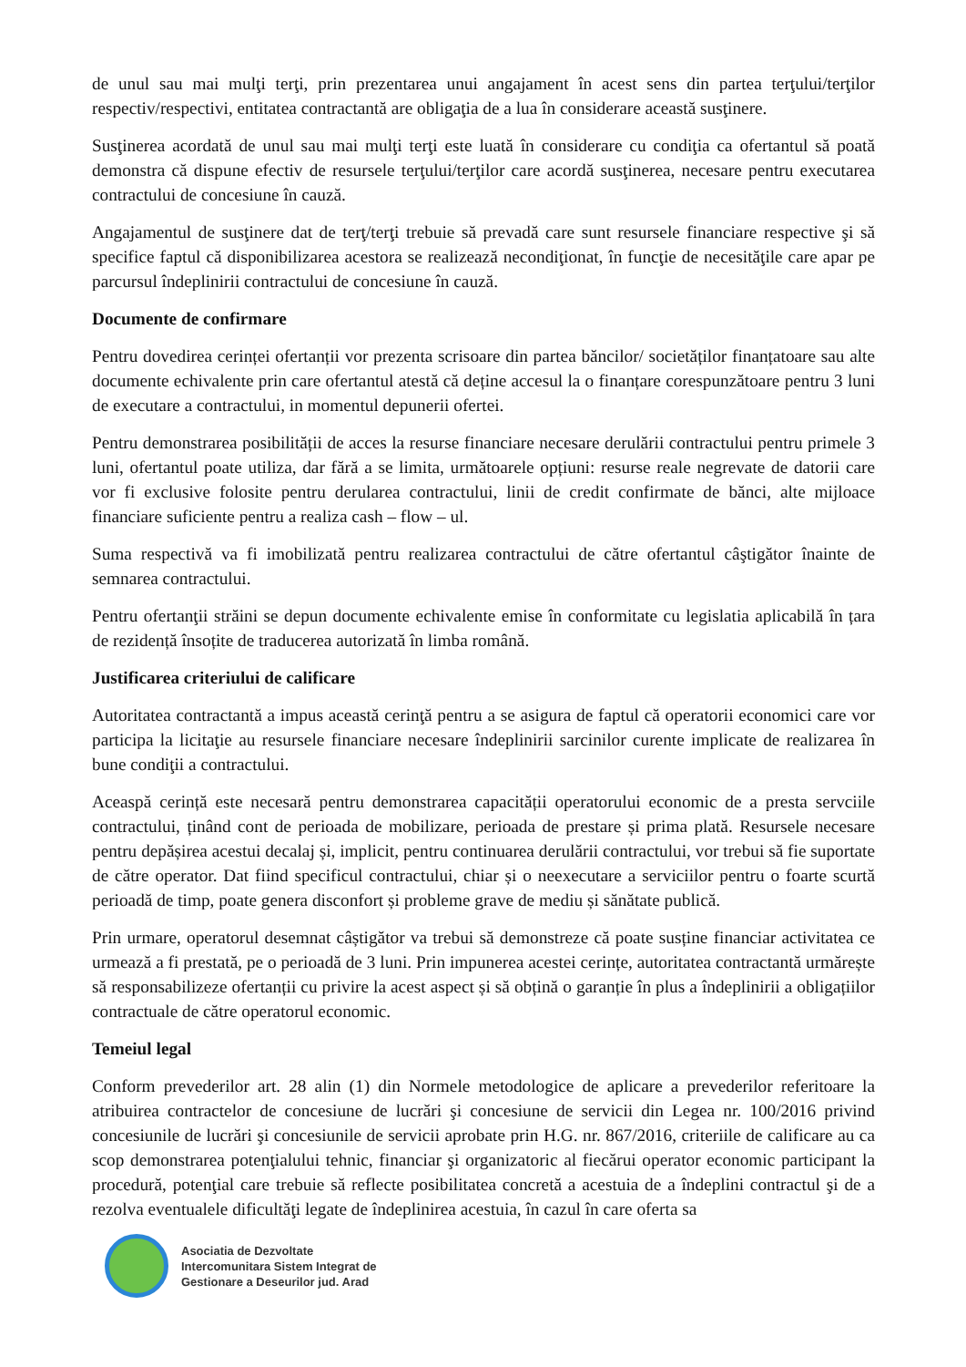de unul sau mai mulţi terţi, prin prezentarea unui angajament în acest sens din partea terţului/terţilor respectiv/respectivi, entitatea contractantă are obligaţia de a lua în considerare această susţinere.
Susţinerea acordată de unul sau mai mulţi terţi este luată în considerare cu condiţia ca ofertantul să poată demonstra că dispune efectiv de resursele terţului/terţilor care acordă susţinerea, necesare pentru executarea contractului de concesiune în cauză.
Angajamentul de susţinere dat de terţ/terţi trebuie să prevadă care sunt resursele financiare respective şi să specifice faptul că disponibilizarea acestora se realizează necondiţionat, în funcţie de necesităţile care apar pe parcursul îndeplinirii contractului de concesiune în cauză.
Documente de confirmare
Pentru dovedirea cerinței ofertanții vor prezenta scrisoare din partea băncilor/ societăților finanțatoare sau alte documente echivalente prin care ofertantul atestă că deține accesul la o finanțare corespunzătoare pentru 3 luni de executare a contractului, in momentul depunerii ofertei.
Pentru demonstrarea posibilității de acces la resurse financiare necesare derulării contractului pentru primele 3 luni, ofertantul poate utiliza, dar fără a se limita, următoarele opțiuni: resurse reale negrevate de datorii care vor fi exclusive folosite pentru derularea contractului, linii de credit confirmate de bănci, alte mijloace financiare suficiente pentru a realiza cash – flow – ul.
Suma respectivă va fi imobilizată pentru realizarea contractului de către ofertantul câştigător înainte de semnarea contractului.
Pentru ofertanţii străini se depun documente echivalente emise în conformitate cu legislatia aplicabilă în țara de rezidență însoțite de traducerea autorizată în limba română.
Justificarea criteriului de calificare
Autoritatea contractantă a impus această cerinţă pentru a se asigura de faptul că operatorii economici care vor participa la licitaţie au resursele financiare necesare îndeplinirii sarcinilor curente implicate de realizarea în bune condiţii a contractului.
Aceaspă cerință este necesară pentru demonstrarea capacității operatorului economic de a presta servciile contractului, ținând cont de perioada de mobilizare, perioada de prestare și prima plată. Resursele necesare pentru depășirea acestui decalaj și, implicit, pentru continuarea derulării contractului, vor trebui să fie suportate de către operator. Dat fiind specificul contractului, chiar și o neexecutare a serviciilor pentru o foarte scurtă perioadă de timp, poate genera disconfort și probleme grave de mediu și sănătate publică.
Prin urmare, operatorul desemnat câștigător va trebui să demonstreze că poate susține financiar activitatea ce urmează a fi prestată, pe o perioadă de 3 luni. Prin impunerea acestei cerințe, autoritatea contractantă urmărește să responsabilizeze ofertanții cu privire la acest aspect și să obțină o garanție în plus a îndeplinirii a obligațiilor contractuale de către operatorul economic.
Temeiul legal
Conform prevederilor art. 28 alin (1) din Normele metodologice de aplicare a prevederilor referitoare la atribuirea contractelor de concesiune de lucrări şi concesiune de servicii din Legea nr. 100/2016 privind concesiunile de lucrări şi concesiunile de servicii aprobate prin H.G. nr. 867/2016, criteriile de calificare au ca scop demonstrarea potenţialului tehnic, financiar şi organizatoric al fiecărui operator economic participant la procedură, potenţial care trebuie să reflecte posibilitatea concretă a acestuia de a îndeplini contractul şi de a rezolva eventualele dificultăţi legate de îndeplinirea acestuia, în cazul în care oferta sa
Asociatia de Dezvoltate
Intercomunitara Sistem Integrat de
Gestionare a Deseurilor jud. Arad